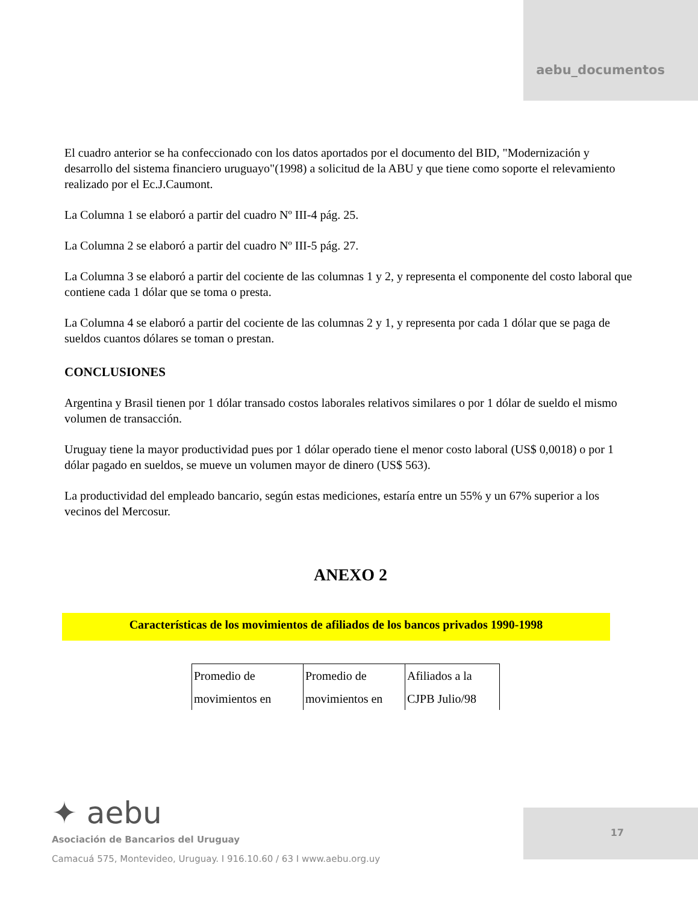aebu_documentos
El cuadro anterior se ha confeccionado con los datos aportados por el documento del BID, "Modernización y desarrollo del sistema financiero uruguayo"(1998) a solicitud de la ABU y que tiene como soporte el relevamiento realizado por el Ec.J.Caumont.
La Columna 1 se elaboró a partir del cuadro Nº III-4 pág. 25.
La Columna 2 se elaboró a partir del cuadro Nº III-5 pág. 27.
La Columna 3 se elaboró a partir del cociente de las columnas 1 y 2, y representa el componente del costo laboral que contiene cada 1 dólar que se toma o presta.
La Columna 4 se elaboró a partir del cociente de las columnas 2 y 1, y representa por cada 1 dólar que se paga de sueldos cuantos dólares se toman o prestan.
CONCLUSIONES
Argentina y Brasil tienen por 1 dólar transado costos laborales relativos similares o por 1 dólar de sueldo el mismo volumen de transacción.
Uruguay tiene la mayor productividad pues por 1 dólar operado tiene el menor costo laboral (US$ 0,0018) o por 1 dólar pagado en sueldos, se mueve un volumen mayor de dinero (US$ 563).
La productividad del empleado bancario, según estas mediciones, estaría entre un 55% y un 67% superior a los vecinos del Mercosur.
ANEXO 2
Características de los movimientos de afiliados de los bancos privados 1990-1998
| Promedio de movimientos en | Promedio de movimientos en | Afiliados a la CJPB Julio/98 |
✦ aebu
Asociación de Bancarios del Uruguay
Camacuá 575, Montevideo, Uruguay. I 916.10.60 / 63 I www.aebu.org.uy
17